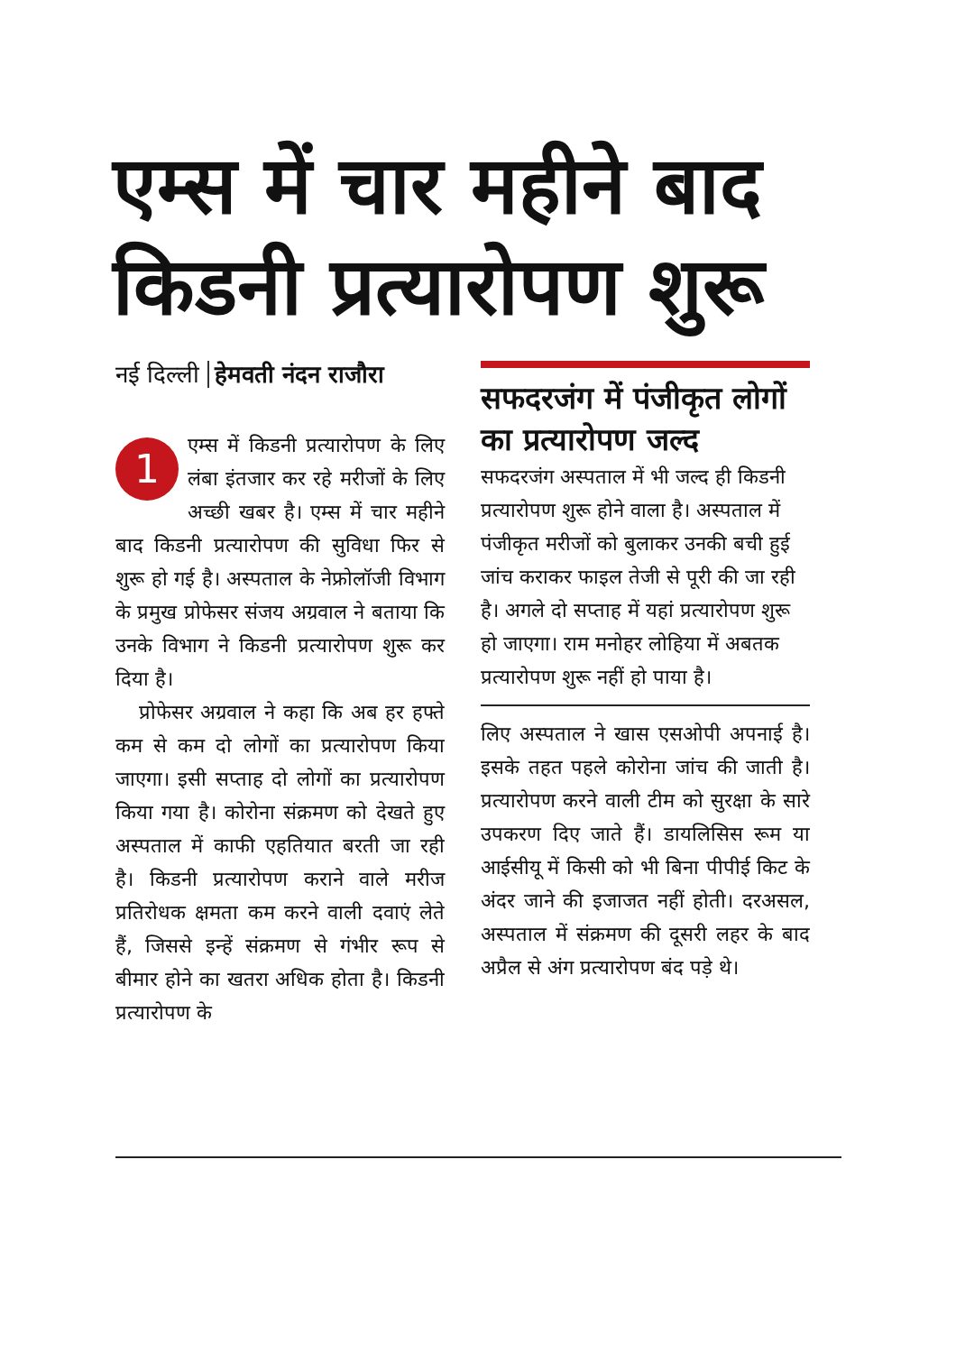एम्स में चार महीने बाद किडनी प्रत्यारोपण शुरू
नई दिल्ली हेमवती नंदन राजौरा
1 एम्स में किडनी प्रत्यारोपण के लिए लंबा इंतजार कर रहे मरीजों के लिए अच्छी खबर है। एम्स में चार महीने बाद किडनी प्रत्यारोपण की सुविधा फिर से शुरू हो गई है। अस्पताल के नेफ्रोलॉजी विभाग के प्रमुख प्रोफेसर संजय अग्रवाल ने बताया कि उनके विभाग ने किडनी प्रत्यारोपण शुरू कर दिया है।
प्रोफेसर अग्रवाल ने कहा कि अब हर हफ्ते कम से कम दो लोगों का प्रत्यारोपण किया जाएगा। इसी सप्ताह दो लोगों का प्रत्यारोपण किया गया है। कोरोना संक्रमण को देखते हुए अस्पताल में काफी एहतियात बरती जा रही है। किडनी प्रत्यारोपण कराने वाले मरीज प्रतिरोधक क्षमता कम करने वाली दवाएं लेते हैं, जिससे इन्हें संक्रमण से गंभीर रूप से बीमार होने का खतरा अधिक होता है। किडनी प्रत्यारोपण के
सफदरजंग में पंजीकृत लोगों का प्रत्यारोपण जल्द
सफदरजंग अस्पताल में भी जल्द ही किडनी प्रत्यारोपण शुरू होने वाला है। अस्पताल में पंजीकृत मरीजों को बुलाकर उनकी बची हुई जांच कराकर फाइल तेजी से पूरी की जा रही है। अगले दो सप्ताह में यहां प्रत्यारोपण शुरू हो जाएगा। राम मनोहर लोहिया में अबतक प्रत्यारोपण शुरू नहीं हो पाया है।
लिए अस्पताल ने खास एसओपी अपनाई है। इसके तहत पहले कोरोना जांच की जाती है। प्रत्यारोपण करने वाली टीम को सुरक्षा के सारे उपकरण दिए जाते हैं। डायलिसिस रूम या आईसीयू में किसी को भी बिना पीपीई किट के अंदर जाने की इजाजत नहीं होती। दरअसल, अस्पताल में संक्रमण की दूसरी लहर के बाद अप्रैल से अंग प्रत्यारोपण बंद पड़े थे।